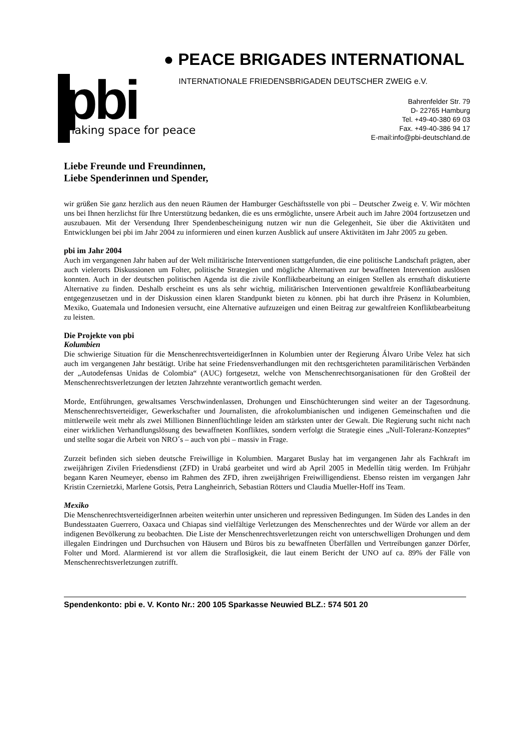pbi making space for peace
● PEACE BRIGADES INTERNATIONAL
INTERNATIONALE FRIEDENSBRIGADEN DEUTSCHER ZWEIG e.V.
Bahrenfelder Str. 79
D- 22765 Hamburg
Tel. +49-40-380 69 03
Fax. +49-40-386 94 17
E-mail:info@pbi-deutschland.de
Liebe Freunde und Freundinnen,
Liebe Spenderinnen und Spender,
wir grüßen Sie ganz herzlich aus den neuen Räumen der Hamburger Geschäftsstelle von pbi – Deutscher Zweig e. V. Wir möchten uns bei Ihnen herzlichst für Ihre Unterstützung bedanken, die es uns ermöglichte, unsere Arbeit auch im Jahre 2004 fortzusetzen und auszubauen. Mit der Versendung Ihrer Spendenbescheinigung nutzen wir nun die Gelegenheit, Sie über die Aktivitäten und Entwicklungen bei pbi im Jahr 2004 zu informieren und einen kurzen Ausblick auf unsere Aktivitäten im Jahr 2005 zu geben.
pbi im Jahr 2004
Auch im vergangenen Jahr haben auf der Welt militärische Interventionen stattgefunden, die eine politische Landschaft prägten, aber auch vielerorts Diskussionen um Folter, politische Strategien und mögliche Alternativen zur bewaffneten Intervention auslösen konnten. Auch in der deutschen politischen Agenda ist die zivile Konfliktbearbeitung an einigen Stellen als ernsthaft diskutierte Alternative zu finden. Deshalb erscheint es uns als sehr wichtig, militärischen Interventionen gewaltfreie Konfliktbearbeitung entgegenzusetzen und in der Diskussion einen klaren Standpunkt bieten zu können. pbi hat durch ihre Präsenz in Kolumbien, Mexiko, Guatemala und Indonesien versucht, eine Alternative aufzuzeigen und einen Beitrag zur gewaltfreien Konfliktbearbeitung zu leisten.
Die Projekte von pbi
Kolumbien
Die schwierige Situation für die MenschenrechtsverteidigerInnen in Kolumbien unter der Regierung Álvaro Uribe Velez hat sich auch im vergangenen Jahr bestätigt. Uribe hat seine Friedensverhandlungen mit den rechtsgerichteten paramilitärischen Verbänden der „Autodefensas Unidas de Colombia“ (AUC) fortgesetzt, welche von Menschenrechtsorganisationen für den Großteil der Menschenrechtsverletzungen der letzten Jahrzehnte verantwortlich gemacht werden.
Morde, Entführungen, gewaltsames Verschwindenlassen, Drohungen und Einschüchterungen sind weiter an der Tagesordnung. Menschenrechtsverteidiger, Gewerkschafter und Journalisten, die afrokolumbianischen und indigenen Gemeinschaften und die mittlerweile weit mehr als zwei Millionen Binnenflüchtlinge leiden am stärksten unter der Gewalt. Die Regierung sucht nicht nach einer wirklichen Verhandlungslösung des bewaffneten Konfliktes, sondern verfolgt die Strategie eines „Null-Toleranz-Konzeptes“ und stellte sogar die Arbeit von NRO´s – auch von pbi – massiv in Frage.
Zurzeit befinden sich sieben deutsche Freiwillige in Kolumbien. Margaret Buslay hat im vergangenen Jahr als Fachkraft im zweijährigen Zivilen Friedensdienst (ZFD) in Urabá gearbeitet und wird ab April 2005 in Medellín tätig werden. Im Frühjahr begann Karen Neumeyer, ebenso im Rahmen des ZFD, ihren zweijährigen Freiwilligendienst. Ebenso reisten im vergangen Jahr Kristin Czernietzki, Marlene Gotsis, Petra Langheinrich, Sebastian Rötters und Claudia Mueller-Hoff ins Team.
Mexiko
Die MenschenrechtsverteidigerInnen arbeiten weiterhin unter unsicheren und repressiven Bedingungen. Im Süden des Landes in den Bundesstaaten Guerrero, Oaxaca und Chiapas sind vielfältige Verletzungen des Menschenrechtes und der Würde vor allem an der indigenen Bevölkerung zu beobachten. Die Liste der Menschenrechtsverletzungen reicht von unterschwelligen Drohungen und dem illegalen Eindringen und Durchsuchen von Häusern und Büros bis zu bewaffneten Überfällen und Vertreibungen ganzer Dörfer, Folter und Mord. Alarmierend ist vor allem die Straflosigkeit, die laut einem Bericht der UNO auf ca. 89% der Fälle von Menschenrechtsverletzungen zutrifft.
Spendenkonto: pbi e. V. Konto Nr.: 200 105 Sparkasse Neuwied BLZ.: 574 501 20